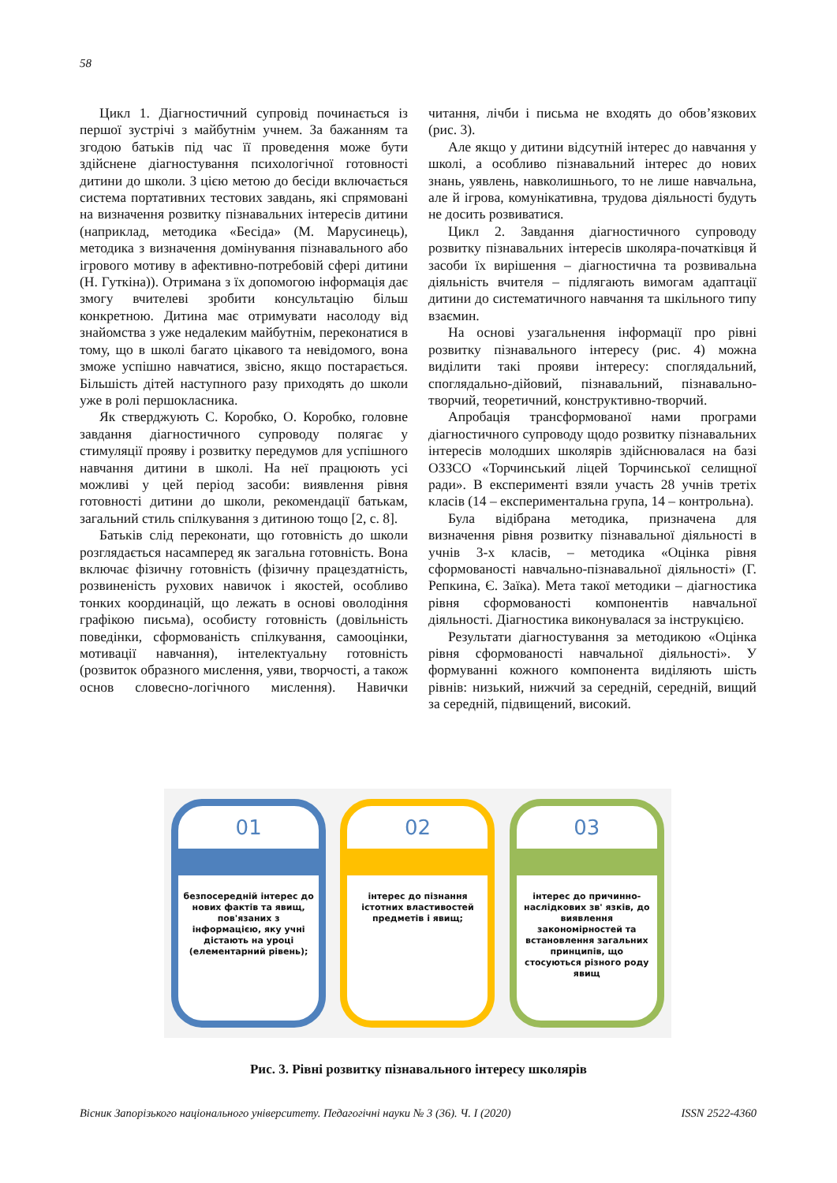58
Цикл 1. Діагностичний супровід починається із першої зустрічі з майбутнім учнем. За бажанням та згодою батьків під час її проведення може бути здійснене діагностування психологічної готовності дитини до школи. З цією метою до бесіди включається система портативних тестових завдань, які спрямовані на визначення розвитку пізнавальних інтересів дитини (наприклад, методика «Бесіда» (М. Марусинець), методика з визначення домінування пізнавального або ігрового мотиву в афективно-потребовій сфері дитини (Н. Гуткіна)). Отримана з їх допомогою інформація дає змогу вчителеві зробити консультацію більш конкретною. Дитина має отримувати насолоду від знайомства з уже недалеким майбутнім, переконатися в тому, що в школі багато цікавого та невідомого, вона зможе успішно навчатися, звісно, якщо постарається. Більшість дітей наступного разу приходять до школи уже в ролі першокласника.
Як стверджують С. Коробко, О. Коробко, головне завдання діагностичного супроводу полягає у стимуляції прояву і розвитку передумов для успішного навчання дитини в школі. На неї працюють усі можливі у цей період засоби: виявлення рівня готовності дитини до школи, рекомендації батькам, загальний стиль спілкування з дитиною тощо [2, с. 8].
Батьків слід переконати, що готовність до школи розглядається насамперед як загальна готовність. Вона включає фізичну готовність (фізичну працездатність, розвиненість рухових навичок і якостей, особливо тонких координацій, що лежать в основі оволодіння графікою письма), особисту готовність (довільність поведінки, сформованість спілкування, самооцінки, мотивації навчання), інтелектуальну готовність (розвиток образного мислення, уяви, творчості, а також основ словесно-логічного мислення). Навички читання, лічби і письма не входять до обов’язкових (рис. 3).
Але якщо у дитини відсутній інтерес до навчання у школі, а особливо пізнавальний інтерес до нових знань, уявлень, навколишнього, то не лише навчальна, але й ігрова, комунікативна, трудова діяльності будуть не досить розвиватися.
Цикл 2. Завдання діагностичного супроводу розвитку пізнавальних інтересів школяра-початківця й засоби їх вирішення – діагностична та розвивальна діяльність вчителя – підлягають вимогам адаптації дитини до систематичного навчання та шкільного типу взаємин.
На основі узагальнення інформації про рівні розвитку пізнавального інтересу (рис. 4) можна виділити такі прояви інтересу: споглядальний, споглядально-дійовий, пізнавальний, пізнавально-творчий, теоретичний, конструктивно-творчий.
Апробація трансформованої нами програми діагностичного супроводу щодо розвитку пізнавальних інтересів молодших школярів здійснювалася на базі ОЗЗСО «Торчинський ліцей Торчинської селищної ради». В експерименті взяли участь 28 учнів третіх класів (14 – експериментальна група, 14 – контрольна).
Була відібрана методика, призначена для визначення рівня розвитку пізнавальної діяльності в учнів 3-х класів, – методика «Оцінка рівня сформованості навчально-пізнавальної діяльності» (Г. Репкина, Є. Заїка). Мета такої методики – діагностика рівня сформованості компонентів навчальної діяльності. Діагностика виконувалася за інструкцією.
Результати діагностування за методикою «Оцінка рівня сформованості навчальної діяльності». У формуванні кожного компонента виділяють шість рівнів: низький, нижчий за середній, середній, вищий за середній, підвищений, високий.
01
безпосередній інтерес до нових фактів та явищ, пов'язаних з інформацією, яку учні дістають на уроці (елементарний рівень);
02
інтерес до пізнання істотних властивостей предметів і явищ;
03
інтерес до причинно-наслідкових зв' язків, до виявлення закономірностей та встановлення загальних принципів, що стосуються різного роду явищ
Рис. 3. Рівні розвитку пізнавального інтересу школярів
Вісник Запорізького національного університету. Педагогічні науки № 3 (36). Ч. I (2020) ISSN 2522-4360